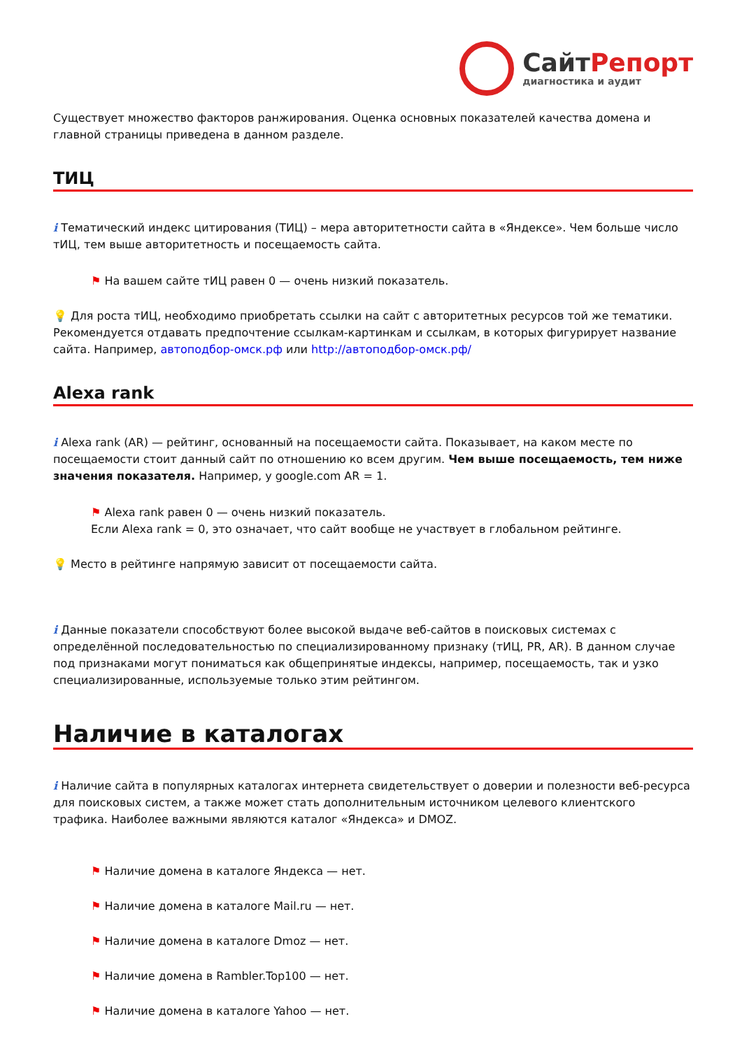СайтРепорт
диагностика и аудит
Существует множество факторов ранжирования. Оценка основных показателей качества домена и главной страницы приведена в данном разделе.
ТИЦ
i Тематический индекс цитирования (ТИЦ) – мера авторитетности сайта в «Яндексе». Чем больше число тИЦ, тем выше авторитетность и посещаемость сайта.
⚑ На вашем сайте тИЦ равен 0 — очень низкий показатель.
💡 Для роста тИЦ, необходимо приобретать ссылки на сайт с авторитетных ресурсов той же тематики. Рекомендуется отдавать предпочтение ссылкам-картинкам и ссылкам, в которых фигурирует название сайта. Например, автоподбор-омск.рф или http://автоподбор-омск.рф/
Alexa rank
i Alexa rank (AR) — рейтинг, основанный на посещаемости сайта. Показывает, на каком месте по посещаемости стоит данный сайт по отношению ко всем другим. Чем выше посещаемость, тем ниже значения показателя. Например, у google.com AR = 1.
⚑ Alexa rank равен 0 — очень низкий показатель.
Если Alexa rank = 0, это означает, что сайт вообще не участвует в глобальном рейтинге.
💡 Место в рейтинге напрямую зависит от посещаемости сайта.
i Данные показатели способствуют более высокой выдаче веб-сайтов в поисковых системах с определённой последовательностью по специализированному признаку (тИЦ, PR, AR). В данном случае под признаками могут пониматься как общепринятые индексы, например, посещаемость, так и узко специализированные, используемые только этим рейтингом.
Наличие в каталогах
i Наличие сайта в популярных каталогах интернета свидетельствует о доверии и полезности веб-ресурса для поисковых систем, а также может стать дополнительным источником целевого клиентского трафика. Наиболее важными являются каталог «Яндекса» и DMOZ.
⚑ Наличие домена в каталоге Яндекса — нет.
⚑ Наличие домена в каталоге Mail.ru — нет.
⚑ Наличие домена в каталоге Dmoz — нет.
⚑ Наличие домена в Rambler.Top100 — нет.
⚑ Наличие домена в каталоге Yahoo — нет.